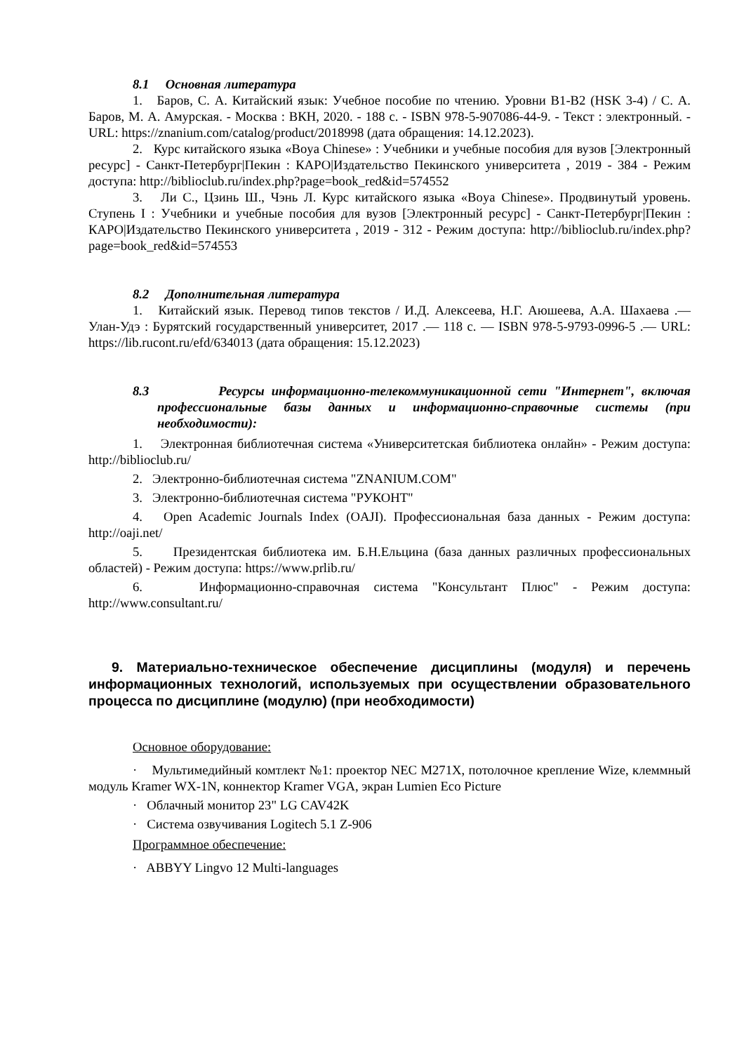8.1 Основная литература
1. Баров, С. А. Китайский язык: Учебное пособие по чтению. Уровни B1-B2 (HSK 3-4) / С. А. Баров, М. А. Амурская. - Москва : ВКН, 2020. - 188 с. - ISBN 978-5-907086-44-9. - Текст : электронный. - URL: https://znanium.com/catalog/product/2018998 (дата обращения: 14.12.2023).
2. Курс китайского языка «Boya Chinese» : Учебники и учебные пособия для вузов [Электронный ресурс] - Санкт-Петербург|Пекин : КАРО|Издательство Пекинского университета , 2019 - 384 - Режим доступа: http://biblioclub.ru/index.php?page=book_red&id=574552
3. Ли С., Цзинь Ш., Чэнь Л. Курс китайского языка «Boya Chinese». Продвинутый уровень. Ступень I : Учебники и учебные пособия для вузов [Электронный ресурс] - Санкт-Петербург|Пекин : КАРО|Издательство Пекинского университета , 2019 - 312 - Режим доступа: http://biblioclub.ru/index.php?page=book_red&id=574553
8.2 Дополнительная литература
1. Китайский язык. Перевод типов текстов / И.Д. Алексеева, Н.Г. Аюшеева, А.А. Шахаева .— Улан-Удэ : Бурятский государственный университет, 2017 .— 118 с. — ISBN 978-5-9793-0996-5 .— URL: https://lib.rucont.ru/efd/634013 (дата обращения: 15.12.2023)
8.3 Ресурсы информационно-телекоммуникационной сети "Интернет", включая профессиональные базы данных и информационно-справочные системы (при необходимости):
1. Электронная библиотечная система «Университетская библиотека онлайн» - Режим доступа: http://biblioclub.ru/
2. Электронно-библиотечная система "ZNANIUM.COM"
3. Электронно-библиотечная система "РУКОНТ"
4. Open Academic Journals Index (OAJI). Профессиональная база данных - Режим доступа: http://oaji.net/
5. Президентская библиотека им. Б.Н.Ельцина (база данных различных профессиональных областей) - Режим доступа: https://www.prlib.ru/
6. Информационно-справочная система "Консультант Плюс" - Режим доступа: http://www.consultant.ru/
9. Материально-техническое обеспечение дисциплины (модуля) и перечень информационных технологий, используемых при осуществлении образовательного процесса по дисциплине (модулю) (при необходимости)
Основное оборудование:
· Мультимедийный комтлект №1: проектор NEC M271X, потолочное крепление Wize, клеммный модуль Kramer WX-1N, коннектор Kramer VGA, экран Lumien Eco Picture
· Облачный монитор 23" LG CAV42K
· Система озвучивания Logitech 5.1 Z-906
Программное обеспечение:
· ABBYY Lingvo 12 Multi-languages